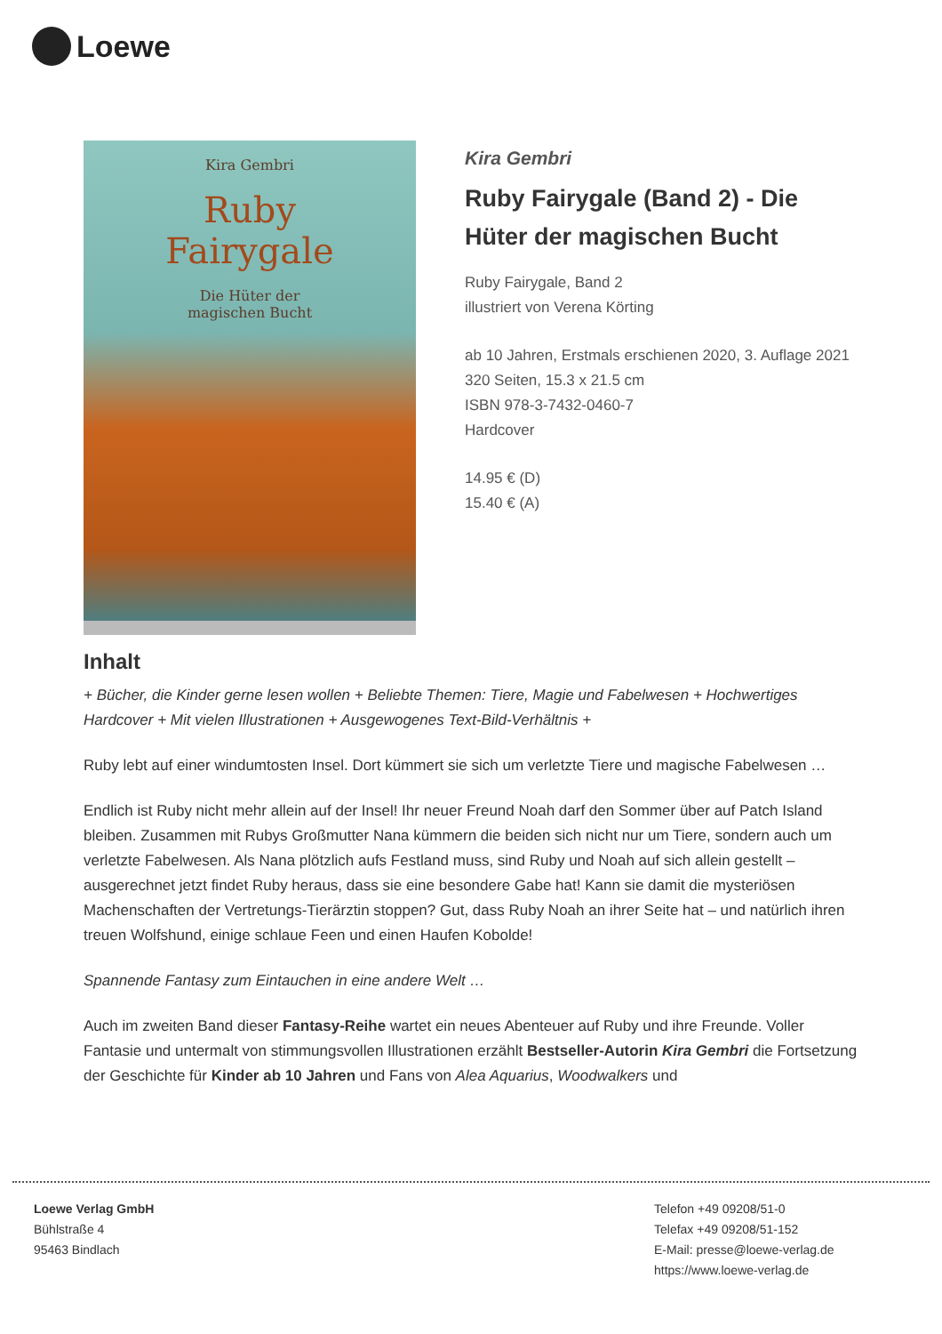Loewe
Kira Gembri
Ruby
Fairygale
Die Hüter der
magischen Bucht
Kira Gembri
Ruby Fairygale (Band 2) - Die Hüter der magischen Bucht
Ruby Fairygale, Band 2
illustriert von Verena Körting
ab 10 Jahren, Erstmals erschienen 2020, 3. Auflage 2021
320 Seiten, 15.3 x 21.5 cm
ISBN 978-3-7432-0460-7
Hardcover
14.95 € (D)
15.40 € (A)
Inhalt
+ Bücher, die Kinder gerne lesen wollen + Beliebte Themen: Tiere, Magie und Fabelwesen + Hochwertiges Hardcover + Mit vielen Illustrationen + Ausgewogenes Text-Bild-Verhältnis +
Ruby lebt auf einer windumtosten Insel. Dort kümmert sie sich um verletzte Tiere und magische Fabelwesen …
Endlich ist Ruby nicht mehr allein auf der Insel! Ihr neuer Freund Noah darf den Sommer über auf Patch Island bleiben. Zusammen mit Rubys Großmutter Nana kümmern die beiden sich nicht nur um Tiere, sondern auch um verletzte Fabelwesen. Als Nana plötzlich aufs Festland muss, sind Ruby und Noah auf sich allein gestellt – ausgerechnet jetzt findet Ruby heraus, dass sie eine besondere Gabe hat! Kann sie damit die mysteriösen Machenschaften der Vertretungs-Tierärztin stoppen? Gut, dass Ruby Noah an ihrer Seite hat – und natürlich ihren treuen Wolfshund, einige schlaue Feen und einen Haufen Kobolde!
Spannende Fantasy zum Eintauchen in eine andere Welt …
Auch im zweiten Band dieser Fantasy-Reihe wartet ein neues Abenteuer auf Ruby und ihre Freunde. Voller Fantasie und untermalt von stimmungsvollen Illustrationen erzählt Bestseller-Autorin Kira Gembri die Fortsetzung der Geschichte für Kinder ab 10 Jahren und Fans von Alea Aquarius, Woodwalkers und
Loewe Verlag GmbH
Bühlstraße 4
95463 Bindlach
Telefon +49 09208/51-0
Telefax +49 09208/51-152
E-Mail: presse@loewe-verlag.de
https://www.loewe-verlag.de